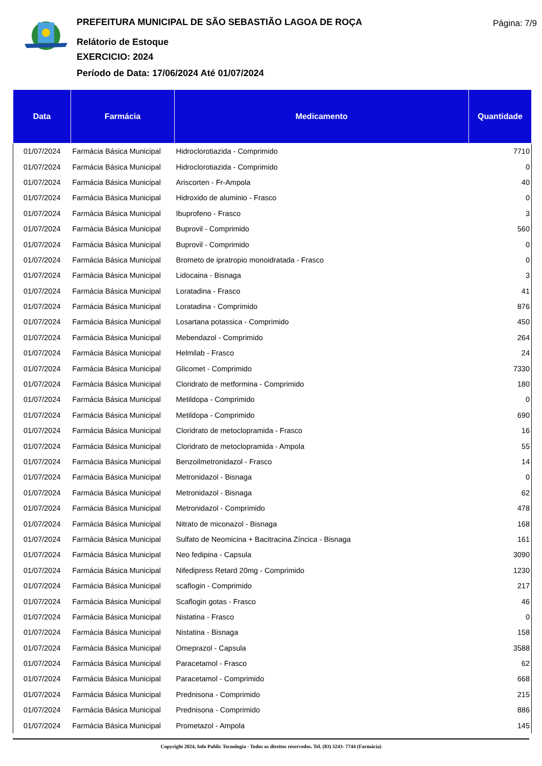PREFEITURA MUNICIPAL DE SÃO SEBASTIÃO LAGOA DE ROÇA
Relátorio de Estoque
EXERCICIO: 2024
Período de Data: 17/06/2024 Até 01/07/2024
Página: 7/9
| Data | Farmácia | Medicamento | Quantidade |
| --- | --- | --- | --- |
| 01/07/2024 | Farmácia Básica Municipal | Hidroclorotiazida - Comprimido | 7710 |
| 01/07/2024 | Farmácia Básica Municipal | Hidroclorotiazida - Comprimido | 0 |
| 01/07/2024 | Farmácia Básica Municipal | Ariscorten - Fr-Ampola | 40 |
| 01/07/2024 | Farmácia Básica Municipal | Hidroxido de aluminio - Frasco | 0 |
| 01/07/2024 | Farmácia Básica Municipal | Ibuprofeno - Frasco | 3 |
| 01/07/2024 | Farmácia Básica Municipal | Buprovil - Comprimido | 560 |
| 01/07/2024 | Farmácia Básica Municipal | Buprovil - Comprimido | 0 |
| 01/07/2024 | Farmácia Básica Municipal | Brometo de ipratropio monoidratada - Frasco | 0 |
| 01/07/2024 | Farmácia Básica Municipal | Lidocaina - Bisnaga | 3 |
| 01/07/2024 | Farmácia Básica Municipal | Loratadina - Frasco | 41 |
| 01/07/2024 | Farmácia Básica Municipal | Loratadina - Comprimido | 876 |
| 01/07/2024 | Farmácia Básica Municipal | Losartana potassica - Comprimido | 450 |
| 01/07/2024 | Farmácia Básica Municipal | Mebendazol - Comprimido | 264 |
| 01/07/2024 | Farmácia Básica Municipal | Helmilab - Frasco | 24 |
| 01/07/2024 | Farmácia Básica Municipal | Glicomet - Comprimido | 7330 |
| 01/07/2024 | Farmácia Básica Municipal | Cloridrato de metformina - Comprimido | 180 |
| 01/07/2024 | Farmácia Básica Municipal | Metildopa - Comprimido | 0 |
| 01/07/2024 | Farmácia Básica Municipal | Metildopa - Comprimido | 690 |
| 01/07/2024 | Farmácia Básica Municipal | Cloridrato de metoclopramida - Frasco | 16 |
| 01/07/2024 | Farmácia Básica Municipal | Cloridrato de metoclopramida - Ampola | 55 |
| 01/07/2024 | Farmácia Básica Municipal | Benzoilmetronidazol - Frasco | 14 |
| 01/07/2024 | Farmácia Básica Municipal | Metronidazol - Bisnaga | 0 |
| 01/07/2024 | Farmácia Básica Municipal | Metronidazol - Bisnaga | 62 |
| 01/07/2024 | Farmácia Básica Municipal | Metronidazol - Comprimido | 478 |
| 01/07/2024 | Farmácia Básica Municipal | Nitrato de miconazol - Bisnaga | 168 |
| 01/07/2024 | Farmácia Básica Municipal | Sulfato de Neomicina + Bacitracina Zíncica - Bisnaga | 161 |
| 01/07/2024 | Farmácia Básica Municipal | Neo fedipina - Capsula | 3090 |
| 01/07/2024 | Farmácia Básica Municipal | Nifedipress Retard 20mg - Comprimido | 1230 |
| 01/07/2024 | Farmácia Básica Municipal | scaflogin - Comprimido | 217 |
| 01/07/2024 | Farmácia Básica Municipal | Scaflogin gotas - Frasco | 46 |
| 01/07/2024 | Farmácia Básica Municipal | Nistatina - Frasco | 0 |
| 01/07/2024 | Farmácia Básica Municipal | Nistatina - Bisnaga | 158 |
| 01/07/2024 | Farmácia Básica Municipal | Omeprazol - Capsula | 3588 |
| 01/07/2024 | Farmácia Básica Municipal | Paracetamol - Frasco | 62 |
| 01/07/2024 | Farmácia Básica Municipal | Paracetamol - Comprimido | 668 |
| 01/07/2024 | Farmácia Básica Municipal | Prednisona - Comprimido | 215 |
| 01/07/2024 | Farmácia Básica Municipal | Prednisona - Comprimido | 886 |
| 01/07/2024 | Farmácia Básica Municipal | Prometazol - Ampola | 145 |
Copyright 2024, Info Public Tecnologia - Todos os direitos reservedos. Tel. (83) 3243- 7744 (Farmácia)